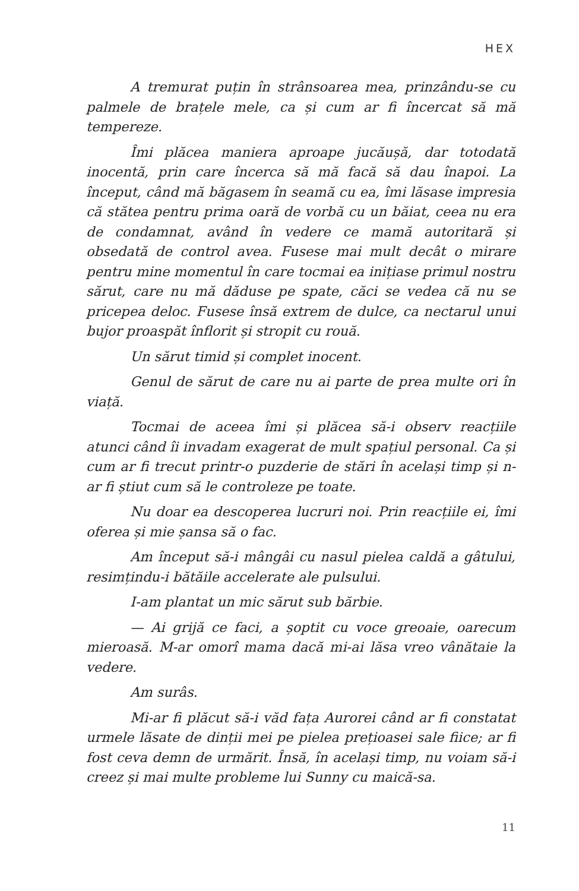HEX
A tremurat puțin în strânsoarea mea, prinzându-se cu palmele de brațele mele, ca și cum ar fi încercat să mă tempereze.
Îmi plăcea maniera aproape jucăușă, dar totodată inocentă, prin care încerca să mă facă să dau înapoi. La început, când mă băgasem în seamă cu ea, îmi lăsase impresia că stătea pentru prima oară de vorbă cu un băiat, ceea nu era de condamnat, având în vedere ce mamă autoritară și obsedată de control avea. Fusese mai mult decât o mirare pentru mine momentul în care tocmai ea inițiase primul nostru sărut, care nu mă dăduse pe spate, căci se vedea că nu se pricepea deloc. Fusese însă extrem de dulce, ca nectarul unui bujor proaspăt înflorit și stropit cu rouă.
Un sărut timid și complet inocent.
Genul de sărut de care nu ai parte de prea multe ori în viață.
Tocmai de aceea îmi și plăcea să-i observ reacțiile atunci când îi invadam exagerat de mult spațiul personal. Ca și cum ar fi trecut printr-o puzderie de stări în același timp și n-ar fi știut cum să le controleze pe toate.
Nu doar ea descoperea lucruri noi. Prin reacțiile ei, îmi oferea și mie șansa să o fac.
Am început să-i mângâi cu nasul pielea caldă a gâtului, resimțindu-i bătăile accelerate ale pulsului.
I-am plantat un mic sărut sub bărbie.
— Ai grijă ce faci, a șoptit cu voce greoaie, oarecum mieroasă. M-ar omorî mama dacă mi-ai lăsa vreo vânătaie la vedere.
Am surâs.
Mi-ar fi plăcut să-i văd fața Aurorei când ar fi constatat urmele lăsate de dinții mei pe pielea prețioasei sale fiice; ar fi fost ceva demn de urmărit. Însă, în același timp, nu voiam să-i creez și mai multe probleme lui Sunny cu maică-sa.
11